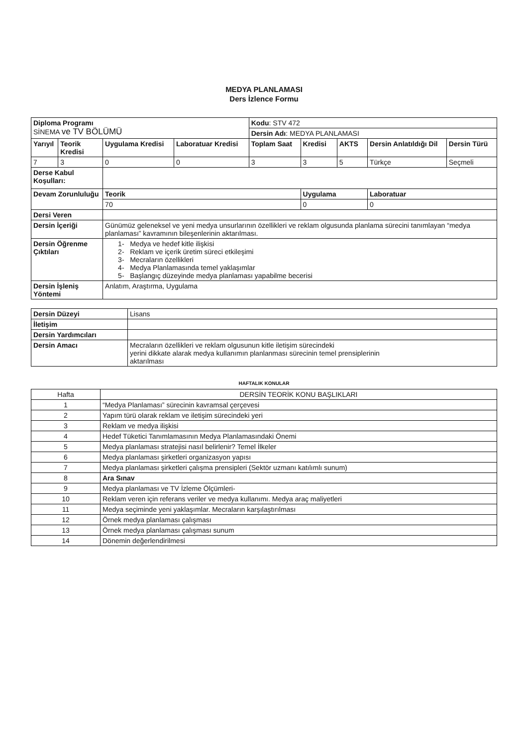MEDYA PLANLAMASI
Ders İzlence Formu
| Diploma Programı SİNEMA ve TV BÖLÜMÜ | | | | Kodu : STV 472 | | | | |
| | | | | Dersin Adı : MEDYA PLANLAMASI | | | | |
| Yarıyıl | Teorik Kredisi | Uygulama Kredisi | Laboratuar Kredisi | Toplam Saat | Kredisi | AKTS | Dersin Anlatıldığı Dil | Dersin Türü |
| 7 | 3 | 0 | 0 | 3 | 3 | 5 | Türkçe | Seçmeli |
| Derse Kabul Koşulları: | | | | | | | | |
| Devam Zorunluluğu | | Teorik | | | Uygulama | | Laboratuar | |
| | | 70 | | | 0 | | 0 | |
| Dersi Veren | | | | | | | | |
| Dersin İçeriği | | Günümüz geleneksel ve yeni medya unsurlarının özellikleri ve reklam olgusunda planlama sürecini tanımlayan “medya planlaması” kavramının bileşenlerinin aktarılması. | | | | | | |
| Dersin Öğrenme Çıktıları | | 1- Medya ve hedef kitle ilişkisi 2- Reklam ve içerik üretim süreci etkileşimi 3- Mecraların özellikleri 4- Medya Planlamasında temel yaklaşımlar 5- Başlangıç düzeyinde medya planlaması yapabilme becerisi | | | | | | |
| Dersin İşleniş Yöntemi | | Anlatım, Araştırma, Uygulama | | | | | | |
| Dersin Düzeyi | Lisans |
| İletişim | |
| Dersin Yardımcıları | |
| Dersin Amacı | Mecraların özellikleri ve reklam olgusunun kitle iletişim sürecindeki yerini dikkate alarak medya kullanımın planlanması sürecinin temel prensiplerinin aktarılması |
HAFTALIK KONULAR
| Hafta | DERSİN TEORİK KONU BAŞLIKLARI |
| 1 | “Medya Planlaması” sürecinin kavramsal çerçevesi |
| 2 | Yapım türü olarak reklam ve iletişim sürecindeki yeri |
| 3 | Reklam ve medya ilişkisi |
| 4 | Hedef Tüketici Tanımlamasının Medya Planlamasındaki Önemi |
| 5 | Medya planlaması stratejisi nasıl belirlenir? Temel İlkeler |
| 6 | Medya planlaması şirketleri organizasyon yapısı |
| 7 | Medya planlaması şirketleri çalışma prensipleri (Sektör uzmanı katılımlı sunum) |
| 8 | Ara Sınav |
| 9 | Medya planlaması ve TV İzleme Ölçümleri- |
| 10 | Reklam veren için referans veriler ve medya kullanımı. Medya araç maliyetleri |
| 11 | Medya seçiminde yeni yaklaşımlar. Mecraların karşılaştırılması |
| 12 | Örnek medya planlaması çalışması |
| 13 | Örnek medya planlaması çalışması sunum |
| 14 | Dönemin değerlendirilmesi |